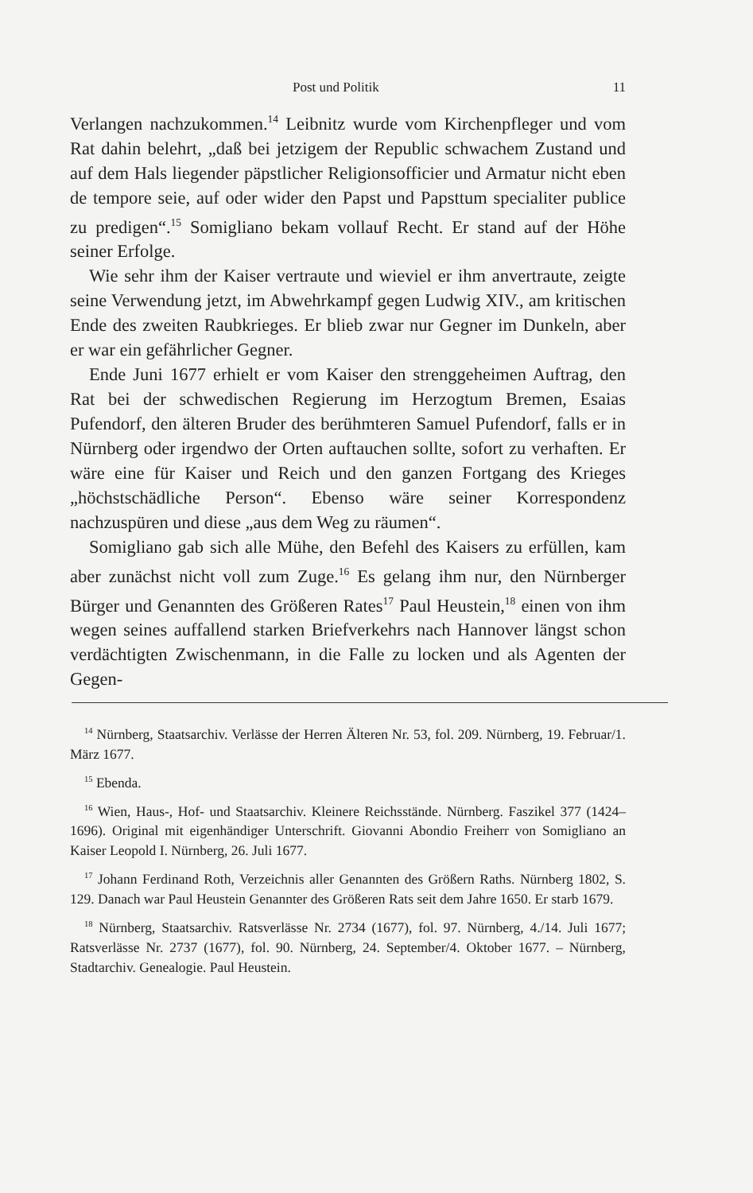Post und Politik 11
Verlangen nachzukommen.<sup>14</sup> Leibnitz wurde vom Kirchenpfleger und vom Rat dahin belehrt, „daß bei jetzigem der Republic schwachem Zustand und auf dem Hals liegender päpstlicher Religionsofficier und Armatur nicht eben de tempore seie, auf oder wider den Papst und Papsttum specialiter publice zu predigen“.<sup>15</sup> Somigliano bekam vollauf Recht. Er stand auf der Höhe seiner Erfolge.
Wie sehr ihm der Kaiser vertraute und wieviel er ihm anvertraute, zeigte seine Verwendung jetzt, im Abwehrkampf gegen Ludwig XIV., am kritischen Ende des zweiten Raubkrieges. Er blieb zwar nur Gegner im Dunkeln, aber er war ein gefährlicher Gegner.
Ende Juni 1677 erhielt er vom Kaiser den strenggeheimen Auftrag, den Rat bei der schwedischen Regierung im Herzogtum Bremen, Esaias Pufendorf, den älteren Bruder des berühmteren Samuel Pufendorf, falls er in Nürnberg oder irgendwo der Orten auftauchen sollte, sofort zu verhaften. Er wäre eine für Kaiser und Reich und den ganzen Fortgang des Krieges „höchstschädliche Person“. Ebenso wäre seiner Korrespondenz nachzuspüren und diese „aus dem Weg zu räumen“.
Somigliano gab sich alle Mühe, den Befehl des Kaisers zu erfüllen, kam aber zunächst nicht voll zum Zuge.<sup>16</sup> Es gelang ihm nur, den Nürnberger Bürger und Genannten des Größeren Rates<sup>17</sup> Paul Heustein,<sup>18</sup> einen von ihm wegen seines auffallend starken Briefverkehrs nach Hannover längst schon verdächtigten Zwischenmann, in die Falle zu locken und als Agenten der Gegen-
<sup>14</sup> Nürnberg, Staatsarchiv. Verlässe der Herren Älteren Nr. 53, fol. 209. Nürnberg, 19. Februar/1. März 1677.
<sup>15</sup> Ebenda.
<sup>16</sup> Wien, Haus-, Hof- und Staatsarchiv. Kleinere Reichsstände. Nürnberg. Faszikel 377 (1424–1696). Original mit eigenhändiger Unterschrift. Giovanni Abondio Freiherr von Somigliano an Kaiser Leopold I. Nürnberg, 26. Juli 1677.
<sup>17</sup> Johann Ferdinand Roth, Verzeichnis aller Genannten des Größern Raths. Nürnberg 1802, S. 129. Danach war Paul Heustein Genannter des Größeren Rats seit dem Jahre 1650. Er starb 1679.
<sup>18</sup> Nürnberg, Staatsarchiv. Ratsverlässe Nr. 2734 (1677), fol. 97. Nürnberg, 4./14. Juli 1677; Ratsverlässe Nr. 2737 (1677), fol. 90. Nürnberg, 24. September/4. Oktober 1677. – Nürnberg, Stadtarchiv. Genealogie. Paul Heustein.